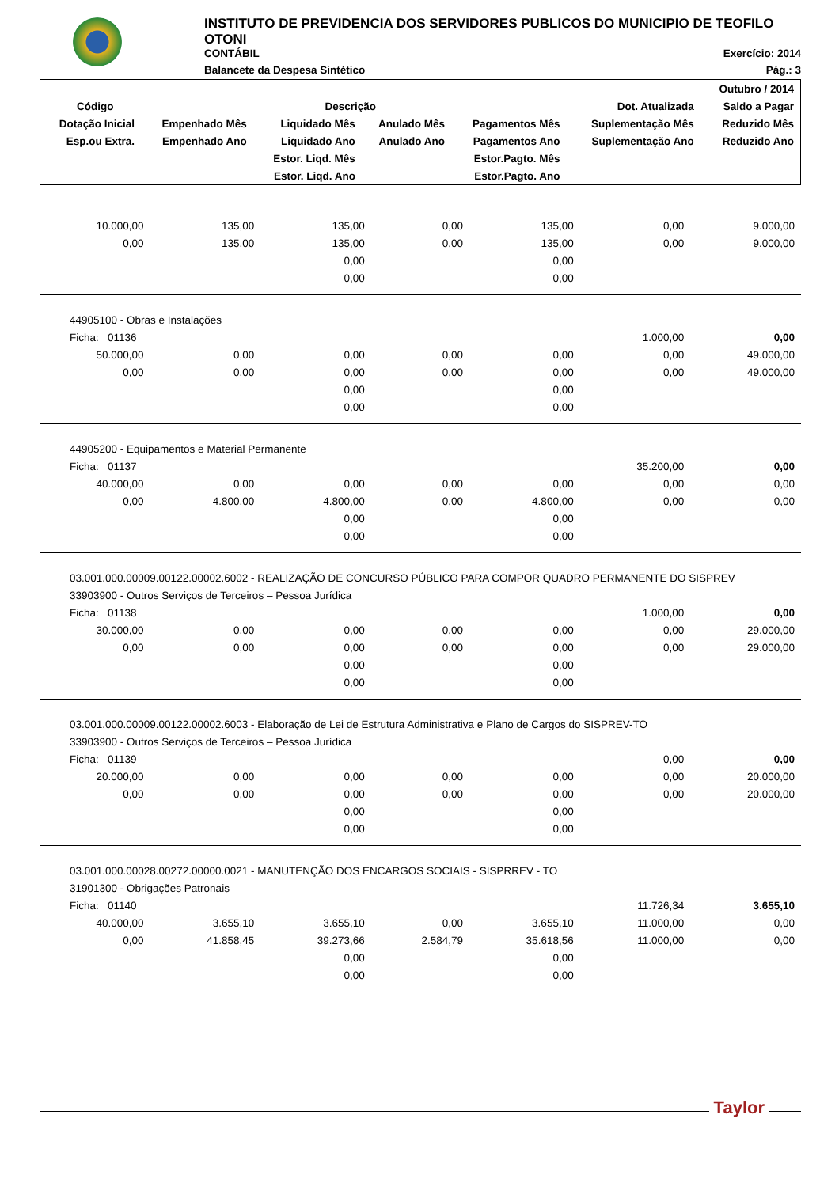INSTITUTO DE PREVIDENCIA DOS SERVIDORES PUBLICOS DO MUNICIPIO DE TEOFILO OTONI
CONTÁBIL Exercício: 2014
Balancete da Despesa Sintético Pág.: 3
| | | | | | | Outubro / 2014 |
| --- | --- | --- | --- | --- | --- | --- |
| Código | Descrição | | | | Dot. Atualizada | Saldo a Pagar |
| Dotação Inicial | Empenhado Mês | Liquidado Mês | Anulado Mês | Pagamentos Mês | Suplementação Mês | Reduzido Mês |
| Esp.ou Extra. | Empenhado Ano | Liquidado Ano | Anulado Ano | Pagamentos Ano | Suplementação Ano | Reduzido Ano |
| | | Estor. Liqd. Mês | | Estor.Pagto. Mês | | |
| | | Estor. Liqd. Ano | | Estor.Pagto. Ano | | |
| 10.000,00 | 135,00 | 135,00 | 0,00 | 135,00 | 0,00 | 9.000,00 |
| 0,00 | 135,00 | 135,00 | 0,00 | 135,00 | 0,00 | 9.000,00 |
| | | 0,00 | | 0,00 | | |
| | | 0,00 | | 0,00 | | |
| 44905100 - Obras e Instalações | | | | | | |
| Ficha: 01136 | | | | | 1.000,00 | 0,00 |
| 50.000,00 | 0,00 | 0,00 | 0,00 | 0,00 | 0,00 | 49.000,00 |
| 0,00 | 0,00 | 0,00 | 0,00 | 0,00 | 0,00 | 49.000,00 |
| | | 0,00 | | 0,00 | | |
| | | 0,00 | | 0,00 | | |
| 44905200 - Equipamentos e Material Permanente | | | | | | |
| Ficha: 01137 | | | | | 35.200,00 | 0,00 |
| 40.000,00 | 0,00 | 0,00 | 0,00 | 0,00 | 0,00 | 0,00 |
| 0,00 | 4.800,00 | 4.800,00 | 0,00 | 4.800,00 | 0,00 | 0,00 |
| | | 0,00 | | 0,00 | | |
| | | 0,00 | | 0,00 | | |
| 03.001.000.00009.00122.00002.6002 - REALIZAÇÃO DE CONCURSO PÚBLICO PARA COMPOR QUADRO PERMANENTE DO SISPREV | | | | | | |
| 33903900 - Outros Serviços de Terceiros – Pessoa Jurídica | | | | | | |
| Ficha: 01138 | | | | | 1.000,00 | 0,00 |
| 30.000,00 | 0,00 | 0,00 | 0,00 | 0,00 | 0,00 | 29.000,00 |
| 0,00 | 0,00 | 0,00 | 0,00 | 0,00 | 0,00 | 29.000,00 |
| | | 0,00 | | 0,00 | | |
| | | 0,00 | | 0,00 | | |
| 03.001.000.00009.00122.00002.6003 - Elaboração de Lei de Estrutura Administrativa e Plano de Cargos do SISPREV-TO | | | | | | |
| 33903900 - Outros Serviços de Terceiros – Pessoa Jurídica | | | | | | |
| Ficha: 01139 | | | | | 0,00 | 0,00 |
| 20.000,00 | 0,00 | 0,00 | 0,00 | 0,00 | 0,00 | 20.000,00 |
| 0,00 | 0,00 | 0,00 | 0,00 | 0,00 | 0,00 | 20.000,00 |
| | | 0,00 | | 0,00 | | |
| | | 0,00 | | 0,00 | | |
| 03.001.000.00028.00272.00000.0021 - MANUTENÇÃO DOS ENCARGOS SOCIAIS - SISPRREV - TO | | | | | | |
| 31901300 - Obrigações Patronais | | | | | | |
| Ficha: 01140 | | | | | 11.726,34 | 3.655,10 |
| 40.000,00 | 3.655,10 | 3.655,10 | 0,00 | 3.655,10 | 11.000,00 | 0,00 |
| 0,00 | 41.858,45 | 39.273,66 | 2.584,79 | 35.618,56 | 11.000,00 | 0,00 |
| | | 0,00 | | 0,00 | | |
| | | 0,00 | | 0,00 | | |
Taylor